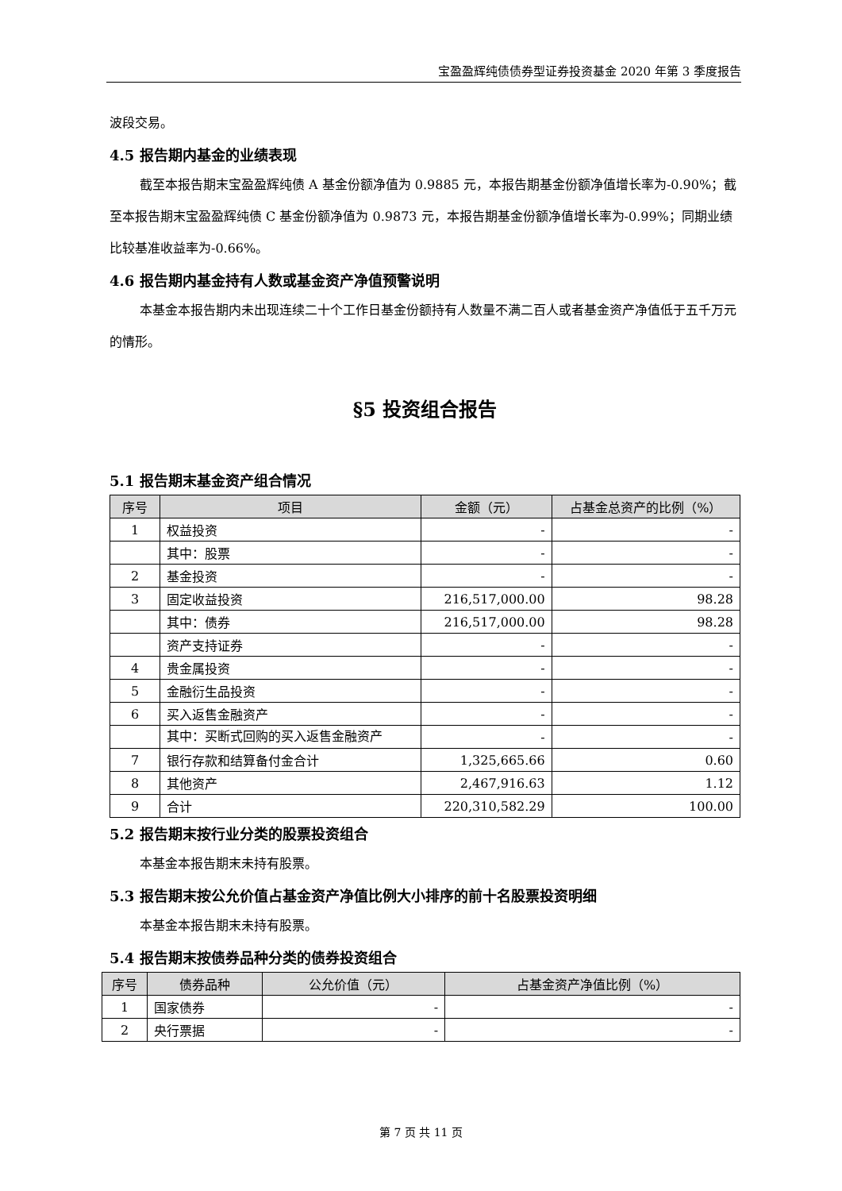宝盈盈辉纯债债券型证券投资基金 2020 年第 3 季度报告
波段交易。
4.5 报告期内基金的业绩表现
截至本报告期末宝盈盈辉纯债 A 基金份额净值为 0.9885 元，本报告期基金份额净值增长率为-0.90%；截至本报告期末宝盈盈辉纯债 C 基金份额净值为 0.9873 元，本报告期基金份额净值增长率为-0.99%；同期业绩比较基准收益率为-0.66%。
4.6 报告期内基金持有人数或基金资产净值预警说明
本基金本报告期内未出现连续二十个工作日基金份额持有人数量不满二百人或者基金资产净值低于五千万元的情形。
§5 投资组合报告
5.1 报告期末基金资产组合情况
| 序号 | 项目 | 金额（元） | 占基金总资产的比例（%） |
| --- | --- | --- | --- |
| 1 | 权益投资 | - | - |
| | 其中：股票 | - | - |
| 2 | 基金投资 | - | - |
| 3 | 固定收益投资 | 216,517,000.00 | 98.28 |
| | 其中：债券 | 216,517,000.00 | 98.28 |
| | 资产支持证券 | - | - |
| 4 | 贵金属投资 | - | - |
| 5 | 金融衍生品投资 | - | - |
| 6 | 买入返售金融资产 | - | - |
| | 其中：买断式回购的买入返售金融资产 | - | - |
| 7 | 银行存款和结算备付金合计 | 1,325,665.66 | 0.60 |
| 8 | 其他资产 | 2,467,916.63 | 1.12 |
| 9 | 合计 | 220,310,582.29 | 100.00 |
5.2 报告期末按行业分类的股票投资组合
本基金本报告期末未持有股票。
5.3 报告期末按公允价值占基金资产净值比例大小排序的前十名股票投资明细
本基金本报告期末未持有股票。
5.4 报告期末按债券品种分类的债券投资组合
| 序号 | 债券品种 | 公允价值（元） | 占基金资产净值比例（%） |
| --- | --- | --- | --- |
| 1 | 国家债券 | - | - |
| 2 | 央行票据 | - | - |
第 7 页 共 11 页